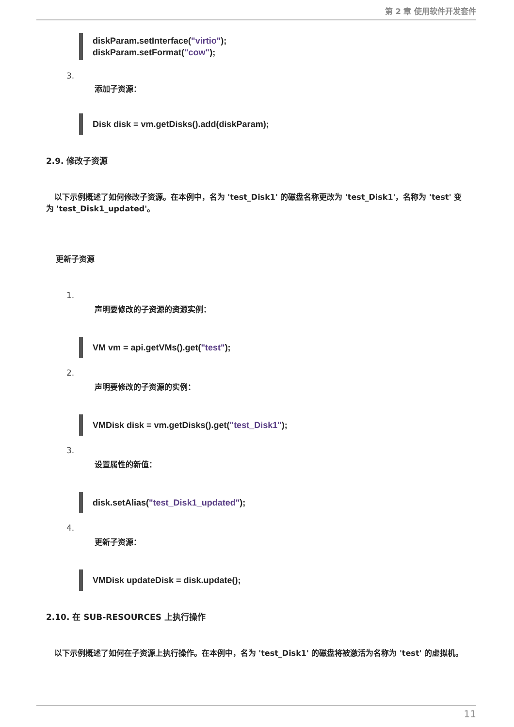第 2 章 使用软件开发套件
diskParam.setInterface("virtio");
diskParam.setFormat("cow");
3.
添加子资源：
Disk disk = vm.getDisks().add(diskParam);
2.9. 修改子资源
以下示例概述了如何修改子资源。在本例中，名为 'test_Disk1' 的磁盘名称更改为 'test_Disk1'，名称为 'test' 变为 'test_Disk1_updated'。
更新子资源
1.
声明要修改的子资源的资源实例：
VM vm = api.getVMs().get("test");
2.
声明要修改的子资源的实例：
VMDisk disk = vm.getDisks().get("test_Disk1");
3.
设置属性的新值：
disk.setAlias("test_Disk1_updated");
4.
更新子资源：
VMDisk updateDisk = disk.update();
2.10. 在 SUB-RESOURCES 上执行操作
以下示例概述了如何在子资源上执行操作。在本例中，名为 'test_Disk1' 的磁盘将被激活为名称为 'test' 的虚拟机。
11